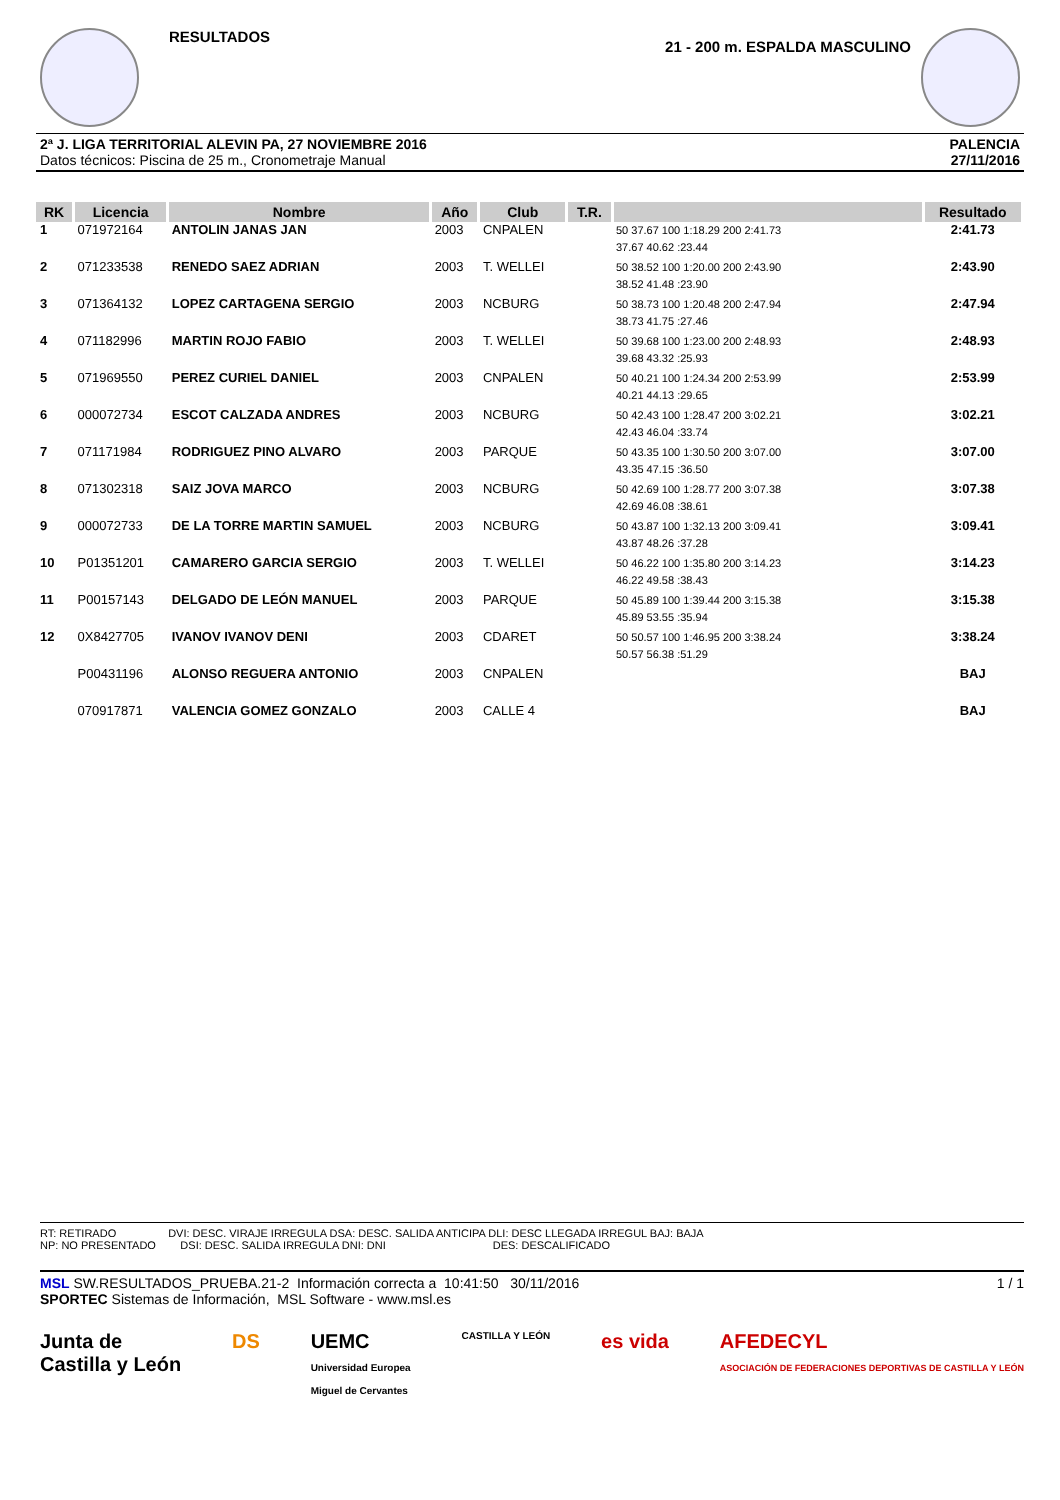RESULTADOS
21 - 200 m. ESPALDA MASCULINO
2ª J. LIGA TERRITORIAL ALEVIN PA, 27 NOVIEMBRE 2016
Datos técnicos: Piscina de 25 m., Cronometraje Manual
PALENCIA
27/11/2016
| RK | Licencia | Nombre | Año | Club | T.R. | | Resultado |
| --- | --- | --- | --- | --- | --- | --- | --- |
| 1 | 071972164 | ANTOLIN JANAS JAN | 2003 | CNPALEN | | 50 37.67 100 1:18.29 200 2:41.73 37.67 40.62 :23.44 | 2:41.73 |
| 2 | 071233538 | RENEDO SAEZ ADRIAN | 2003 | T. WELLEI | | 50 38.52 100 1:20.00 200 2:43.90 38.52 41.48 :23.90 | 2:43.90 |
| 3 | 071364132 | LOPEZ CARTAGENA SERGIO | 2003 | NCBURG | | 50 38.73 100 1:20.48 200 2:47.94 38.73 41.75 :27.46 | 2:47.94 |
| 4 | 071182996 | MARTIN ROJO FABIO | 2003 | T. WELLEI | | 50 39.68 100 1:23.00 200 2:48.93 39.68 43.32 :25.93 | 2:48.93 |
| 5 | 071969550 | PEREZ CURIEL DANIEL | 2003 | CNPALEN | | 50 40.21 100 1:24.34 200 2:53.99 40.21 44.13 :29.65 | 2:53.99 |
| 6 | 000072734 | ESCOT CALZADA ANDRES | 2003 | NCBURG | | 50 42.43 100 1:28.47 200 3:02.21 42.43 46.04 :33.74 | 3:02.21 |
| 7 | 071171984 | RODRIGUEZ PINO ALVARO | 2003 | PARQUE | | 50 43.35 100 1:30.50 200 3:07.00 43.35 47.15 :36.50 | 3:07.00 |
| 8 | 071302318 | SAIZ JOVA MARCO | 2003 | NCBURG | | 50 42.69 100 1:28.77 200 3:07.38 42.69 46.08 :38.61 | 3:07.38 |
| 9 | 000072733 | DE LA TORRE MARTIN SAMUEL | 2003 | NCBURG | | 50 43.87 100 1:32.13 200 3:09.41 43.87 48.26 :37.28 | 3:09.41 |
| 10 | P01351201 | CAMARERO GARCIA SERGIO | 2003 | T. WELLEI | | 50 46.22 100 1:35.80 200 3:14.23 46.22 49.58 :38.43 | 3:14.23 |
| 11 | P00157143 | DELGADO DE LEÓN MANUEL | 2003 | PARQUE | | 50 45.89 100 1:39.44 200 3:15.38 45.89 53.55 :35.94 | 3:15.38 |
| 12 | 0X8427705 | IVANOV IVANOV DENI | 2003 | CDARET | | 50 50.57 100 1:46.95 200 3:38.24 50.57 56.38 :51.29 | 3:38.24 |
| | P00431196 | ALONSO REGUERA ANTONIO | 2003 | CNPALEN | | | BAJ |
| | 070917871 | VALENCIA GOMEZ GONZALO | 2003 | CALLE 4 | | | BAJ |
RT: RETIRADO DVI: DESC. VIRAJE IRREGULA DSA: DESC. SALIDA ANTICIPA DLI: DESC LLEGADA IRREGUL BAJ: BAJA
NP: NO PRESENTADO DSI: DESC. SALIDA IRREGULA DNI: DNI DES: DESCALIFICADO
MSL SW.RESULTADOS_PRUEBA.21-2 Información correcta a 10:41:50 30/11/2016 1 / 1
SPORTEC Sistemas de Información, MSL Software - www.msl.es
Junta de
Castilla y León DS UEMC
Universidad Europea
Miguel de Cervantes CASTILLA Y LEÓN es vida AFEDECYL
ASOCIACIÓN DE FEDERACIONES DEPORTIVAS DE CASTILLA Y LEÓN